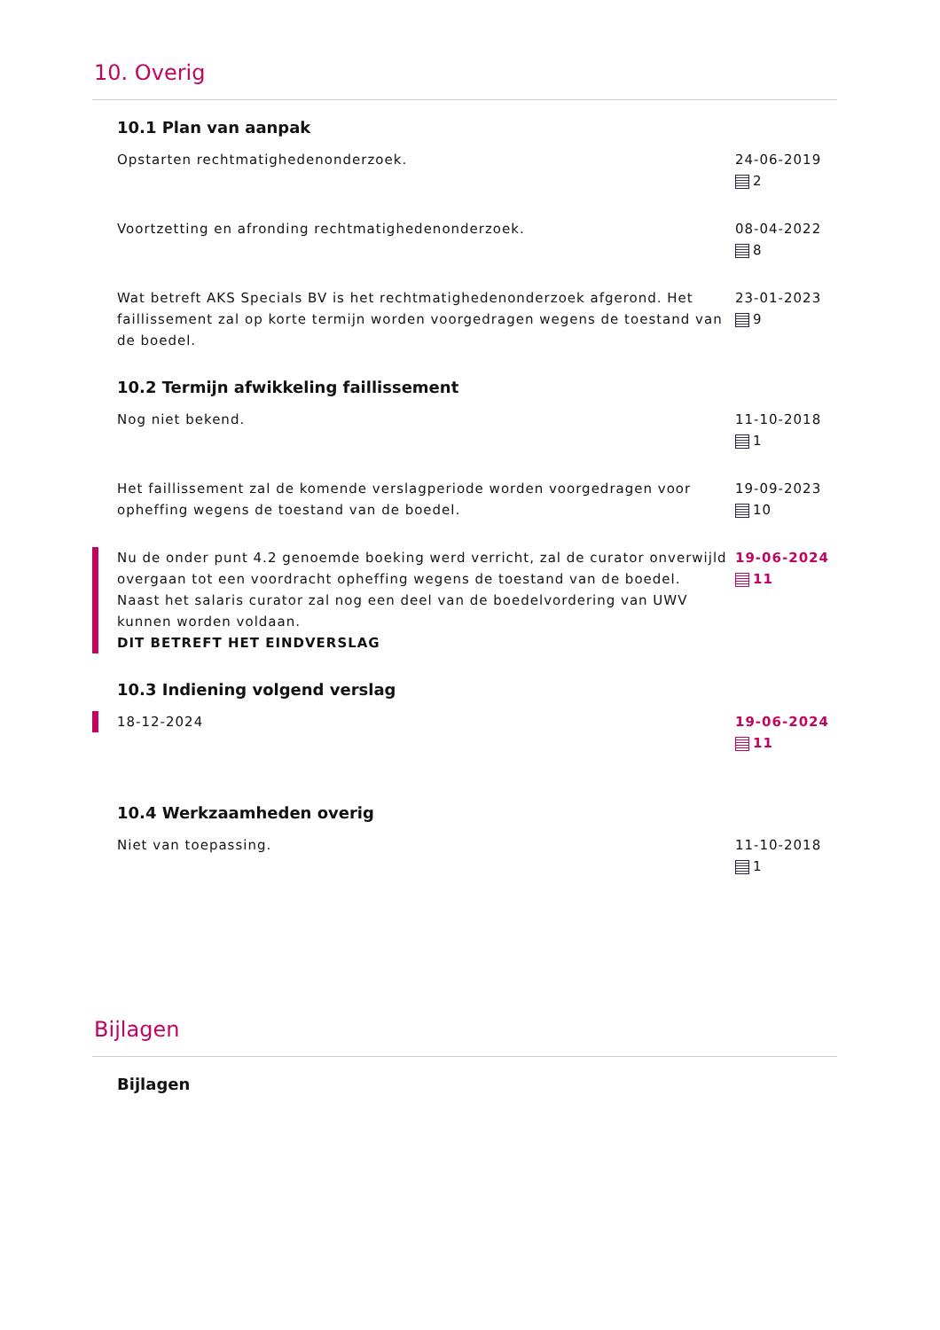10. Overig
10.1 Plan van aanpak
Opstarten rechtmatighedenonderzoek.
24-06-2019
2
Voortzetting en afronding rechtmatighedenonderzoek.
08-04-2022
8
Wat betreft AKS Specials BV is het rechtmatighedenonderzoek afgerond. Het faillissement zal op korte termijn worden voorgedragen wegens de toestand van de boedel.
23-01-2023
9
10.2 Termijn afwikkeling faillissement
Nog niet bekend. 11-10-2018
1
Het faillissement zal de komende verslagperiode worden voorgedragen voor opheffing wegens de toestand van de boedel.
19-09-2023
10
Nu de onder punt 4.2 genoemde boeking werd verricht, zal de curator onverwijld overgaan tot een voordracht opheffing wegens de toestand van de boedel.
Naast het salaris curator zal nog een deel van de boedelvordering van UWV kunnen worden voldaan.
DIT BETREFT HET EINDVERSLAG
19-06-2024
11
10.3 Indiening volgend verslag
18-12-2024 19-06-2024
11
10.4 Werkzaamheden overig
Niet van toepassing. 11-10-2018
1
Bijlagen
Bijlagen